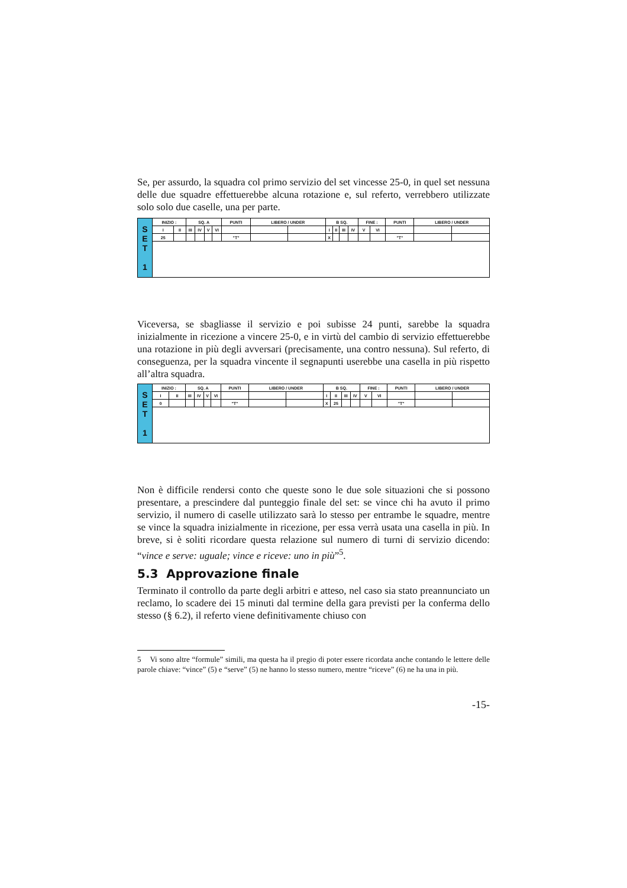Se, per assurdo, la squadra col primo servizio del set vincesse 25-0, in quel set nessuna delle due squadre effettuerebbe alcuna rotazione e, sul referto, verrebbero utilizzate solo solo due caselle, una per parte.
| S E T 1 | INIZIO : | | SQ. A | | | | PUNTI | LIBERO / UNDER | | B SQ. | | | | FINE : | | PUNTI | LIBERO / UNDER | |
| | I | II | III | IV | V | VI | | | | I | II | III | IV | V | VI | | | |
| | 25 | | | | | | "T" | | | X | | | | | | "T" | | |
Viceversa, se sbagliasse il servizio e poi subisse 24 punti, sarebbe la squadra inizialmente in ricezione a vincere 25-0, e in virtù del cambio di servizio effettuerebbe una rotazione in più degli avversari (precisamente, una contro nessuna). Sul referto, di conseguenza, per la squadra vincente il segnapunti userebbe una casella in più rispetto all’altra squadra.
| S E T 1 | INIZIO : | | SQ. A | | | | PUNTI | LIBERO / UNDER | | B SQ. | | | | FINE : | | PUNTI | LIBERO / UNDER | |
| | I | II | III | IV | V | VI | | | | I | II | III | IV | V | VI | | | |
| | 0 | | | | | | "T" | | | X | 25 | | | | | "T" | | |
Non è difficile rendersi conto che queste sono le due sole situazioni che si possono presentare, a prescindere dal punteggio finale del set: se vince chi ha avuto il primo servizio, il numero di caselle utilizzato sarà lo stesso per entrambe le squadre, mentre se vince la squadra inizialmente in ricezione, per essa verrà usata una casella in più. In breve, si è soliti ricordare questa relazione sul numero di turni di servizio dicendo: “vince e serve: uguale; vince e riceve: uno in più”<sup>5</sup>.
5.3 Approvazione finale
Terminato il controllo da parte degli arbitri e atteso, nel caso sia stato preannunciato un reclamo, lo scadere dei 15 minuti dal termine della gara previsti per la conferma dello stesso (§ 6.2), il referto viene definitivamente chiuso con
5 Vi sono altre “formule” simili, ma questa ha il pregio di poter essere ricordata anche contando le lettere delle parole chiave: “vince” (5) e “serve” (5) ne hanno lo stesso numero, mentre “riceve” (6) ne ha una in più.
-15-